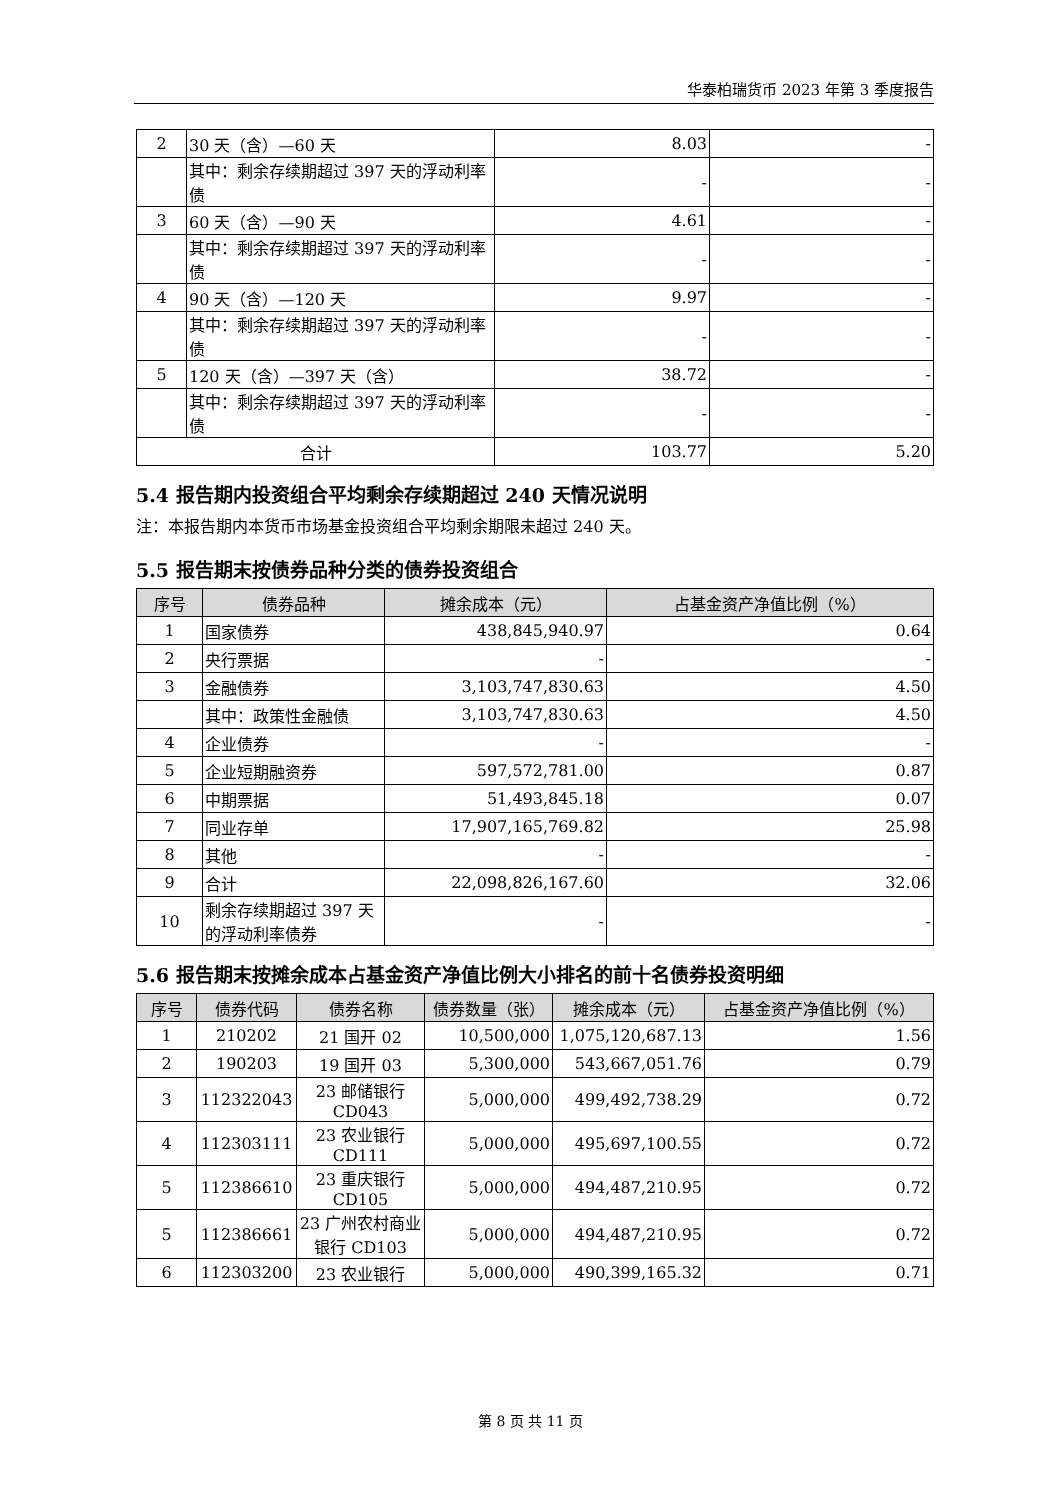华泰柏瑞货币 2023 年第 3 季度报告
| 2 | 30 天（含）—60 天 | 8.03 | - |
| | 其中：剩余存续期超过 397 天的浮动利率债 | - | - |
| 3 | 60 天（含）—90 天 | 4.61 | - |
| | 其中：剩余存续期超过 397 天的浮动利率债 | - | - |
| 4 | 90 天（含）—120 天 | 9.97 | - |
| | 其中：剩余存续期超过 397 天的浮动利率债 | - | - |
| 5 | 120 天（含）—397 天（含） | 38.72 | - |
| | 其中：剩余存续期超过 397 天的浮动利率债 | - | - |
| 合计 | | 103.77 | 5.20 |
5.4 报告期内投资组合平均剩余存续期超过 240 天情况说明
注：本报告期内本货币市场基金投资组合平均剩余期限未超过 240 天。
5.5 报告期末按债券品种分类的债券投资组合
| 序号 | 债券品种 | 摊余成本（元） | 占基金资产净值比例（%） |
| --- | --- | --- | --- |
| 1 | 国家债券 | 438,845,940.97 | 0.64 |
| 2 | 央行票据 | - | - |
| 3 | 金融债券 | 3,103,747,830.63 | 4.50 |
| | 其中：政策性金融债 | 3,103,747,830.63 | 4.50 |
| 4 | 企业债券 | - | - |
| 5 | 企业短期融资券 | 597,572,781.00 | 0.87 |
| 6 | 中期票据 | 51,493,845.18 | 0.07 |
| 7 | 同业存单 | 17,907,165,769.82 | 25.98 |
| 8 | 其他 | - | - |
| 9 | 合计 | 22,098,826,167.60 | 32.06 |
| 10 | 剩余存续期超过 397 天的浮动利率债券 | - | - |
5.6 报告期末按摊余成本占基金资产净值比例大小排名的前十名债券投资明细
| 序号 | 债券代码 | 债券名称 | 债券数量（张） | 摊余成本（元） | 占基金资产净值比例（%） |
| --- | --- | --- | --- | --- | --- |
| 1 | 210202 | 21 国开 02 | 10,500,000 | 1,075,120,687.13 | 1.56 |
| 2 | 190203 | 19 国开 03 | 5,300,000 | 543,667,051.76 | 0.79 |
| 3 | 112322043 | 23 邮储银行 CD043 | 5,000,000 | 499,492,738.29 | 0.72 |
| 4 | 112303111 | 23 农业银行 CD111 | 5,000,000 | 495,697,100.55 | 0.72 |
| 5 | 112386610 | 23 重庆银行 CD105 | 5,000,000 | 494,487,210.95 | 0.72 |
| 5 | 112386661 | 23 广州农村商业银行 CD103 | 5,000,000 | 494,487,210.95 | 0.72 |
| 6 | 112303200 | 23 农业银行 | 5,000,000 | 490,399,165.32 | 0.71 |
第 8 页 共 11 页